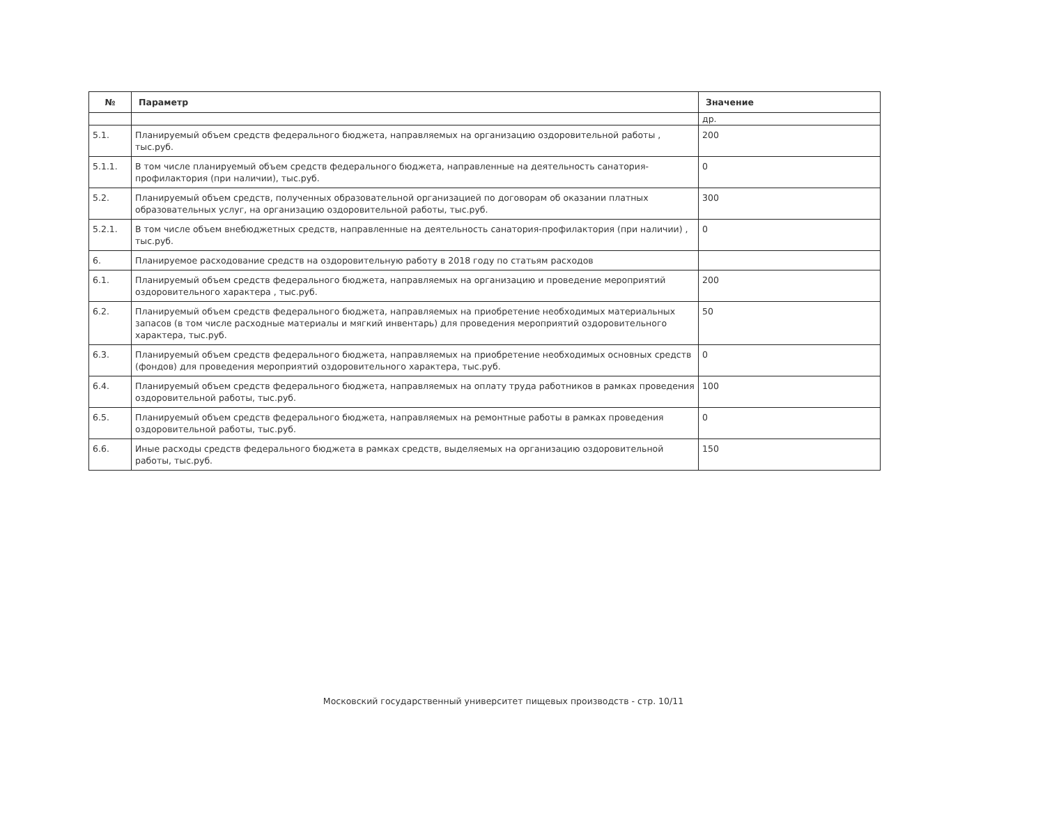| № | Параметр | Значение |
| --- | --- | --- |
| | | др. |
| 5.1. | Планируемый объем средств федерального бюджета, направляемых на организацию оздоровительной работы , тыс.руб. | 200 |
| 5.1.1. | В том числе планируемый объем средств федерального бюджета, направленные на деятельность санатория-профилактория (при наличии), тыс.руб. | 0 |
| 5.2. | Планируемый объем средств, полученных образовательной организацией по договорам об оказании платных образовательных услуг, на организацию оздоровительной работы, тыс.руб. | 300 |
| 5.2.1. | В том числе объем внебюджетных средств, направленные на деятельность санатория-профилактория (при наличии) , тыс.руб. | 0 |
| 6. | Планируемое расходование средств на оздоровительную работу в 2018 году по статьям расходов | |
| 6.1. | Планируемый объем средств федерального бюджета, направляемых на организацию и проведение мероприятий оздоровительного характера , тыс.руб. | 200 |
| 6.2. | Планируемый объем средств федерального бюджета, направляемых на приобретение необходимых материальных запасов (в том числе расходные материалы и мягкий инвентарь) для проведения мероприятий оздоровительного характера, тыс.руб. | 50 |
| 6.3. | Планируемый объем средств федерального бюджета, направляемых на приобретение необходимых основных средств (фондов) для проведения мероприятий оздоровительного характера, тыс.руб. | 0 |
| 6.4. | Планируемый объем средств федерального бюджета, направляемых на оплату труда работников в рамках проведения оздоровительной работы, тыс.руб. | 100 |
| 6.5. | Планируемый объем средств федерального бюджета, направляемых на ремонтные работы в рамках проведения оздоровительной работы, тыс.руб. | 0 |
| 6.6. | Иные расходы средств федерального бюджета в рамках средств, выделяемых на организацию оздоровительной работы, тыс.руб. | 150 |
Московский государственный университет пищевых производств - стр. 10/11